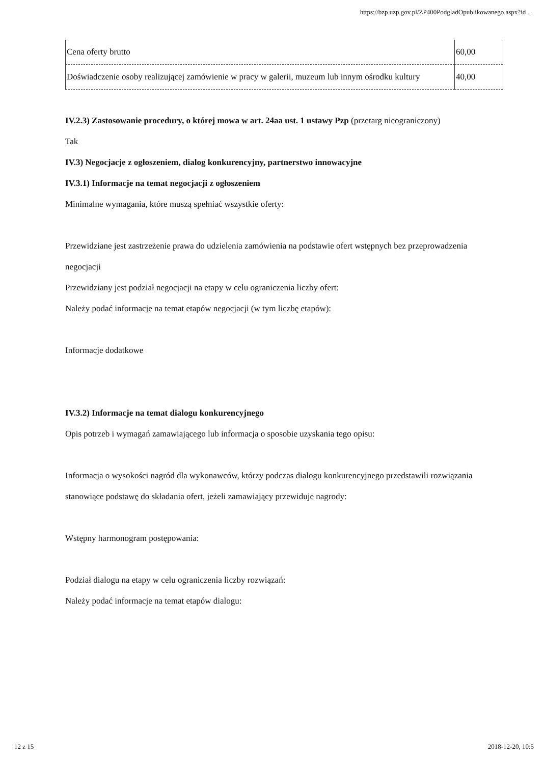https://bzp.uzp.gov.pl/ZP400PodgladOpublikowanego.aspx?id ..
| Cena oferty brutto | 60,00 |
| Doświadczenie osoby realizującej zamówienie w pracy w galerii, muzeum lub innym ośrodku kultury | 40,00 |
IV.2.3) Zastosowanie procedury, o której mowa w art. 24aa ust. 1 ustawy Pzp (przetarg nieograniczony)
Tak
IV.3) Negocjacje z ogłoszeniem, dialog konkurencyjny, partnerstwo innowacyjne
IV.3.1) Informacje na temat negocjacji z ogłoszeniem
Minimalne wymagania, które muszą spełniać wszystkie oferty:
Przewidziane jest zastrzeżenie prawa do udzielenia zamówienia na podstawie ofert wstępnych bez przeprowadzenia negocjacji
Przewidziany jest podział negocjacji na etapy w celu ograniczenia liczby ofert:
Należy podać informacje na temat etapów negocjacji (w tym liczbę etapów):
Informacje dodatkowe
IV.3.2) Informacje na temat dialogu konkurencyjnego
Opis potrzeb i wymagań zamawiającego lub informacja o sposobie uzyskania tego opisu:
Informacja o wysokości nagród dla wykonawców, którzy podczas dialogu konkurencyjnego przedstawili rozwiązania stanowiące podstawę do składania ofert, jeżeli zamawiający przewiduje nagrody:
Wstępny harmonogram postępowania:
Podział dialogu na etapy w celu ograniczenia liczby rozwiązań:
Należy podać informacje na temat etapów dialogu:
12 z 15 2018-12-20, 10:5